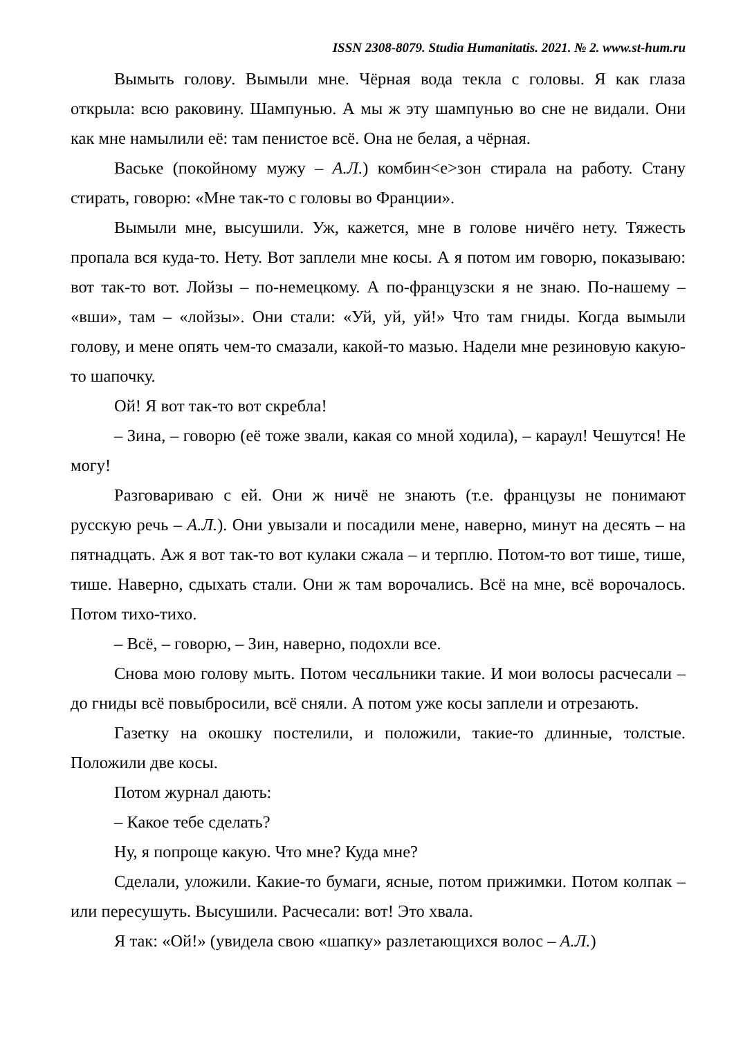ISSN 2308-8079. Studia Humanitatis. 2021. № 2. www.st-hum.ru
Вымыть голову. Вымыли мне. Чёрная вода текла с головы. Я как глаза открыла: всю раковину. Шампунью. А мы ж эту шампунью во сне не видали. Они как мне намылили её: там пенистое всё. Она не белая, а чёрная.
Ваське (покойному мужу – А.Л.) комбин<е>зон стирала на работу. Стану стирать, говорю: «Мне так-то с головы во Франции».
Вымыли мне, высушили. Уж, кажется, мне в голове ничёго нету. Тяжесть пропала вся куда-то. Нету. Вот заплели мне косы. А я потом им говорю, показываю: вот так-то вот. Лойзы – по-немецкому. А по-французски я не знаю. По-нашему – «вши», там – «лойзы». Они стали: «Уй, уй, уй!» Что там гниды. Когда вымыли голову, и мене опять чем-то смазали, какой-то мазью. Надели мне резиновую какую-то шапочку.
Ой! Я вот так-то вот скребла!
– Зина, – говорю (её тоже звали, какая со мной ходила), – караул! Чешутся! Не могу!
Разговариваю с ей. Они ж ничё не знають (т.е. французы не понимают русскую речь – А.Л.). Они увызали и посадили мене, наверно, минут на десять – на пятнадцать. Аж я вот так-то вот кулаки сжала – и терплю. Потом-то вот тише, тише, тише. Наверно, сдыхать стали. Они ж там ворочались. Всё на мне, всё ворочалось. Потом тихо-тихо.
– Всё, – говорю, – Зин, наверно, подохли все.
Снова мою голову мыть. Потом чесальники такие. И мои волосы расчесали – до гниды всё повыбросили, всё сняли. А потом уже косы заплели и отрезають.
Газетку на окошку постелили, и положили, такие-то длинные, толстые. Положили две косы.
Потом журнал дають:
– Какое тебе сделать?
Ну, я попроще какую. Что мне? Куда мне?
Сделали, уложили. Какие-то бумаги, ясные, потом прижимки. Потом колпак – или пересушуть. Высушили. Расчесали: вот! Это хвала.
Я так: «Ой!» (увидела свою «шапку» разлетающихся волос – А.Л.)